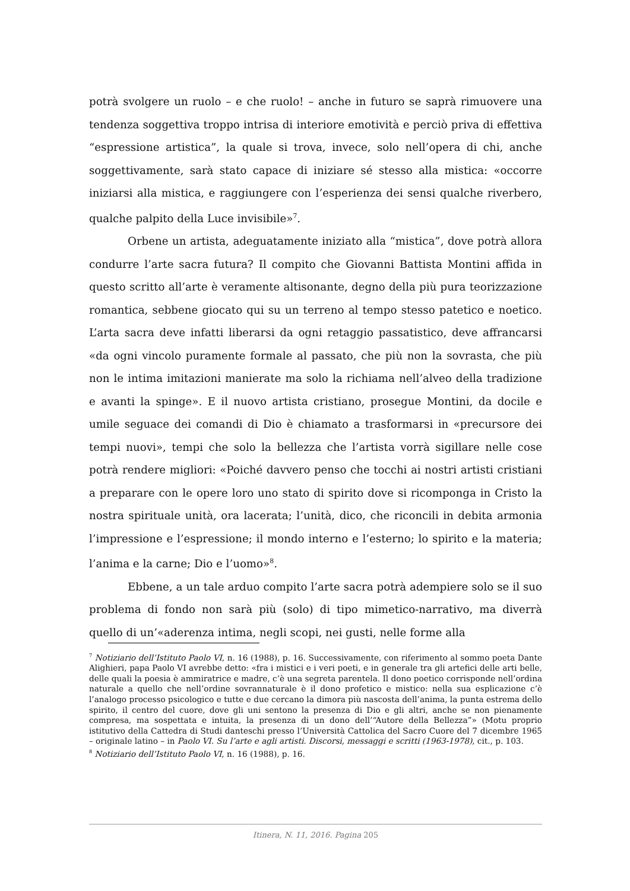potrà svolgere un ruolo – e che ruolo! – anche in futuro se saprà rimuovere una tendenza soggettiva troppo intrisa di interiore emotività e perciò priva di effettiva “espressione artistica”, la quale si trova, invece, solo nell’opera di chi, anche soggettivamente, sarà stato capace di iniziare sé stesso alla mistica: «occorre iniziarsi alla mistica, e raggiungere con l’esperienza dei sensi qualche riverbero, qualche palpito della Luce invisibile»<sup>7</sup>.
Orbene un artista, adeguatamente iniziato alla “mistica”, dove potrà allora condurre l’arte sacra futura? Il compito che Giovanni Battista Montini affida in questo scritto all’arte è veramente altisonante, degno della più pura teorizzazione romantica, sebbene giocato qui su un terreno al tempo stesso patetico e noetico. L’arta sacra deve infatti liberarsi da ogni retaggio passatistico, deve affrancarsi «da ogni vincolo puramente formale al passato, che più non la sovrasta, che più non le intima imitazioni manierate ma solo la richiama nell’alveo della tradizione e avanti la spinge». E il nuovo artista cristiano, prosegue Montini, da docile e umile seguace dei comandi di Dio è chiamato a trasformarsi in «precursore dei tempi nuovi», tempi che solo la bellezza che l’artista vorrà sigillare nelle cose potrà rendere migliori: «Poiché davvero penso che tocchi ai nostri artisti cristiani a preparare con le opere loro uno stato di spirito dove si ricomponga in Cristo la nostra spirituale unità, ora lacerata; l’unità, dico, che riconcili in debita armonia l’impressione e l’espressione; il mondo interno e l’esterno; lo spirito e la materia; l’anima e la carne; Dio e l’uomo»<sup>8</sup>.
Ebbene, a un tale arduo compito l’arte sacra potrà adempiere solo se il suo problema di fondo non sarà più (solo) di tipo mimetico-narrativo, ma diverrà quello di un’«aderenza intima, negli scopi, nei gusti, nelle forme alla
<sup>7</sup> Notiziario dell’Istituto Paolo VI, n. 16 (1988), p. 16. Successivamente, con riferimento al sommo poeta Dante Alighieri, papa Paolo VI avrebbe detto: «fra i mistici e i veri poeti, e in generale tra gli artefici delle arti belle, delle quali la poesia è ammiratrice e madre, c’è una segreta parentela. Il dono poetico corrisponde nell’ordina naturale a quello che nell’ordine sovrannaturale è il dono profetico e mistico: nella sua esplicazione c’è l’analogo processo psicologico e tutte e due cercano la dimora più nascosta dell’anima, la punta estrema dello spirito, il centro del cuore, dove gli uni sentono la presenza di Dio e gli altri, anche se non pienamente compresa, ma sospettata e intuita, la presenza di un dono dell’“Autore della Bellezza”» (Motu proprio istitutivo della Cattedra di Studi danteschi presso l’Università Cattolica del Sacro Cuore del 7 dicembre 1965 – originale latino – in Paolo VI. Su l’arte e agli artisti. Discorsi, messaggi e scritti (1963-1978), cit., p. 103.
<sup>8</sup> Notiziario dell’Istituto Paolo VI, n. 16 (1988), p. 16.
Itinera, N. 11, 2016. Pagina 205